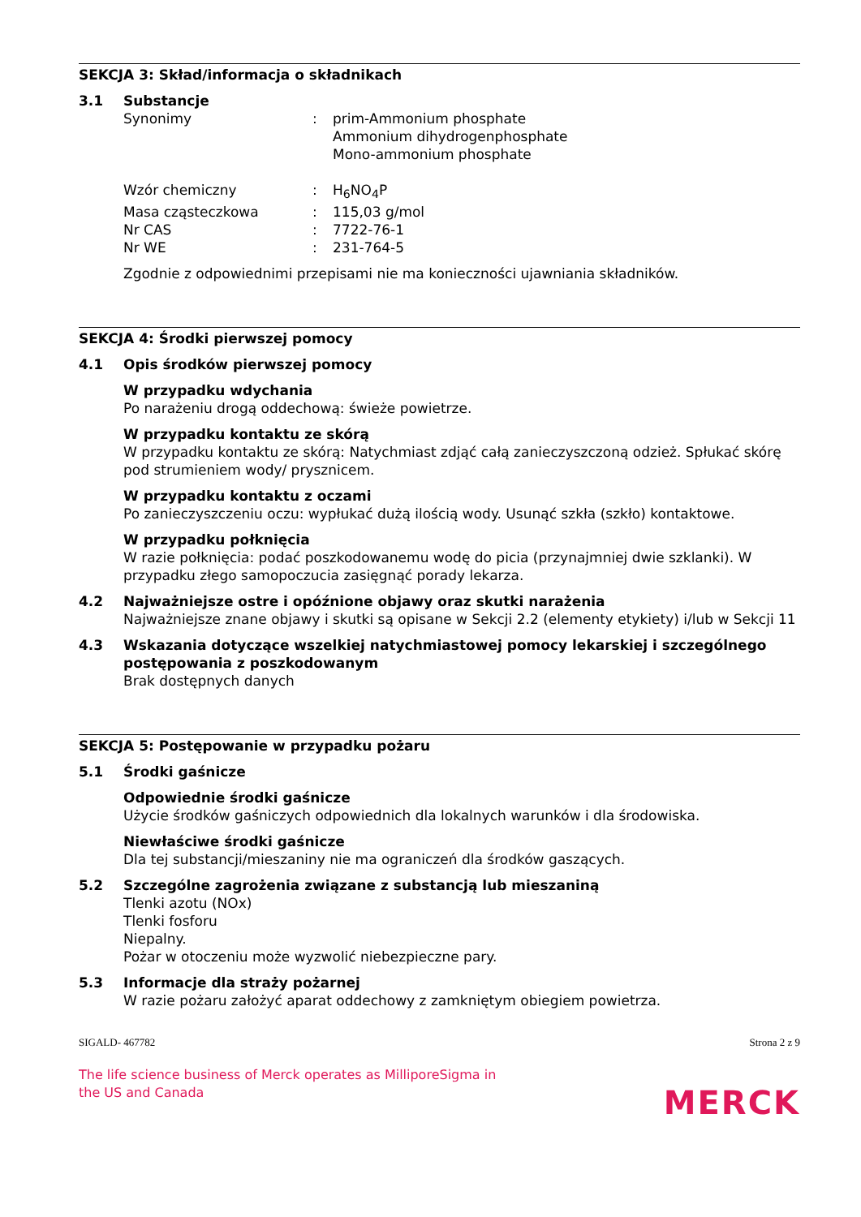SEKCJA 3: Skład/informacja o składnikach
3.1 Substancje
Synonimy: prim-Ammonium phosphate
Ammonium dihydrogenphosphate
Mono-ammonium phosphate
Wzór chemiczny: H<sub>6</sub>NO<sub>4</sub>P
Masa cząsteczkowa: 115,03 g/mol
Nr CAS: 7722-76-1
Nr WE: 231-764-5
Zgodnie z odpowiednimi przepisami nie ma konieczności ujawniania składników.
SEKCJA 4: Środki pierwszej pomocy
4.1 Opis środków pierwszej pomocy
W przypadku wdychania
Po narażeniu drogą oddechową: świeże powietrze.
W przypadku kontaktu ze skórą
W przypadku kontaktu ze skórą: Natychmiast zdjąć całą zanieczyszczoną odzież. Spłukać skórę pod strumieniem wody/ prysznicem.
W przypadku kontaktu z oczami
Po zanieczyszczeniu oczu: wypłukać dużą ilością wody. Usunąć szkła (szkło) kontaktowe.
W przypadku połknięcia
W razie połknięcia: podać poszkodowanemu wodę do picia (przynajmniej dwie szklanki). W przypadku złego samopoczucia zasięgnąć porady lekarza.
4.2 Najważniejsze ostre i opóźnione objawy oraz skutki narażenia
Najważniejsze znane objawy i skutki są opisane w Sekcji 2.2 (elementy etykiety) i/lub w Sekcji 11
4.3 Wskazania dotyczące wszelkiej natychmiastowej pomocy lekarskiej i szczególnego postępowania z poszkodowanym
Brak dostępnych danych
SEKCJA 5: Postępowanie w przypadku pożaru
5.1 Środki gaśnicze
Odpowiednie środki gaśnicze
Użycie środków gaśniczych odpowiednich dla lokalnych warunków i dla środowiska.
Niewłaściwe środki gaśnicze
Dla tej substancji/mieszaniny nie ma ograniczeń dla środków gaszących.
5.2 Szczególne zagrożenia związane z substancją lub mieszaniną
Tlenki azotu (NOx)
Tlenki fosforu
Niepalny.
Pożar w otoczeniu może wyzwolić niebezpieczne pary.
5.3 Informacje dla straży pożarnej
W razie pożaru założyć aparat oddechowy z zamkniętym obiegiem powietrza.
SIGALD- 467782 Strona 2 z 9
The life science business of Merck operates as MilliporeSigma in the US and Canada
MERCK